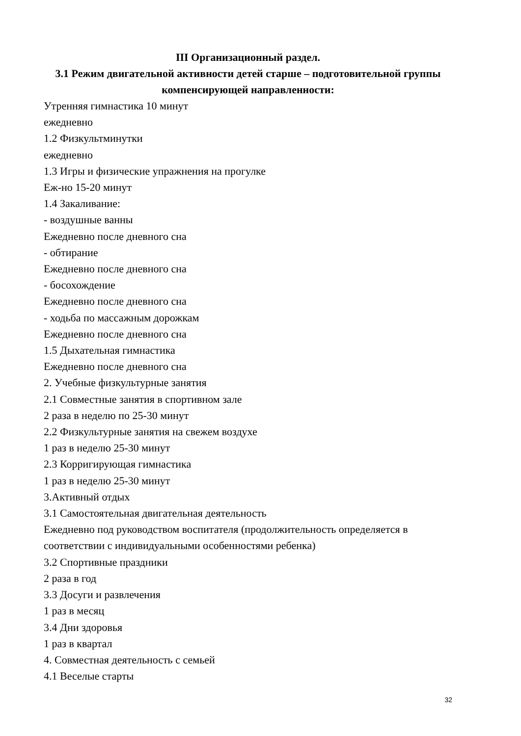III Организационный раздел.
3.1 Режим двигательной активности детей старше – подготовительной группы компенсирующей направленности:
Утренняя гимнастика 10 минут
ежедневно
1.2 Физкультминутки
ежедневно
1.3 Игры и физические упражнения на прогулке
Еж-но 15-20 минут
1.4 Закаливание:
- воздушные ванны
Ежедневно после дневного сна
- обтирание
Ежедневно после дневного сна
- босохождение
Ежедневно после дневного сна
- ходьба по массажным дорожкам
Ежедневно после дневного сна
1.5 Дыхательная гимнастика
Ежедневно после дневного сна
2. Учебные физкультурные занятия
2.1 Совместные занятия в спортивном зале
2 раза в неделю по 25-30 минут
2.2 Физкультурные занятия на свежем воздухе
1 раз в неделю 25-30 минут
2.3 Корригирующая гимнастика
1 раз в неделю 25-30 минут
3.Активный отдых
3.1 Самостоятельная двигательная деятельность
Ежедневно под руководством воспитателя (продолжительность определяется в соответствии с индивидуальными особенностями ребенка)
3.2 Спортивные праздники
2 раза в год
3.3 Досуги и развлечения
1 раз в месяц
3.4 Дни здоровья
1 раз в квартал
4. Совместная деятельность с семьей
4.1 Веселые старты
32